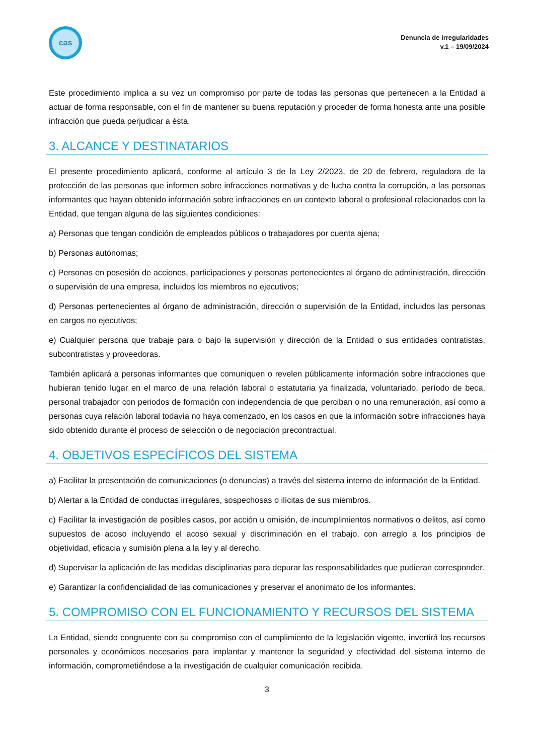cas
Denuncia de irregularidades
v.1 – 19/09/2024
Este procedimiento implica a su vez un compromiso por parte de todas las personas que pertenecen a la Entidad a actuar de forma responsable, con el fin de mantener su buena reputación y proceder de forma honesta ante una posible infracción que pueda perjudicar a ésta.
3. ALCANCE Y DESTINATARIOS
El presente procedimiento aplicará, conforme al artículo 3 de la Ley 2/2023, de 20 de febrero, reguladora de la protección de las personas que informen sobre infracciones normativas y de lucha contra la corrupción, a las personas informantes que hayan obtenido información sobre infracciones en un contexto laboral o profesional relacionados con la Entidad, que tengan alguna de las siguientes condiciones:
a) Personas que tengan condición de empleados públicos o trabajadores por cuenta ajena;
b) Personas autónomas;
c) Personas en posesión de acciones, participaciones y personas pertenecientes al órgano de administración, dirección o supervisión de una empresa, incluidos los miembros no ejecutivos;
d) Personas pertenecientes al órgano de administración, dirección o supervisión de la Entidad, incluidos las personas en cargos no ejecutivos;
e) Cualquier persona que trabaje para o bajo la supervisión y dirección de la Entidad o sus entidades contratistas, subcontratistas y proveedoras.
También aplicará a personas informantes que comuniquen o revelen públicamente información sobre infracciones que hubieran tenido lugar en el marco de una relación laboral o estatutaria ya finalizada, voluntariado, período de beca, personal trabajador con periodos de formación con independencia de que perciban o no una remuneración, así como a personas cuya relación laboral todavía no haya comenzado, en los casos en que la información sobre infracciones haya sido obtenido durante el proceso de selección o de negociación precontractual.
4. OBJETIVOS ESPECÍFICOS DEL SISTEMA
a) Facilitar la presentación de comunicaciones (o denuncias) a través del sistema interno de información de la Entidad.
b) Alertar a la Entidad de conductas irregulares, sospechosas o ilícitas de sus miembros.
c) Facilitar la investigación de posibles casos, por acción u omisión, de incumplimientos normativos o delitos, así como supuestos de acoso incluyendo el acoso sexual y discriminación en el trabajo, con arreglo a los principios de objetividad, eficacia y sumisión plena a la ley y al derecho.
d) Supervisar la aplicación de las medidas disciplinarias para depurar las responsabilidades que pudieran corresponder.
e) Garantizar la confidencialidad de las comunicaciones y preservar el anonimato de los informantes.
5. COMPROMISO CON EL FUNCIONAMIENTO Y RECURSOS DEL SISTEMA
La Entidad, siendo congruente con su compromiso con el cumplimiento de la legislación vigente, invertirá los recursos personales y económicos necesarios para implantar y mantener la seguridad y efectividad del sistema interno de información, comprometiéndose a la investigación de cualquier comunicación recibida.
3